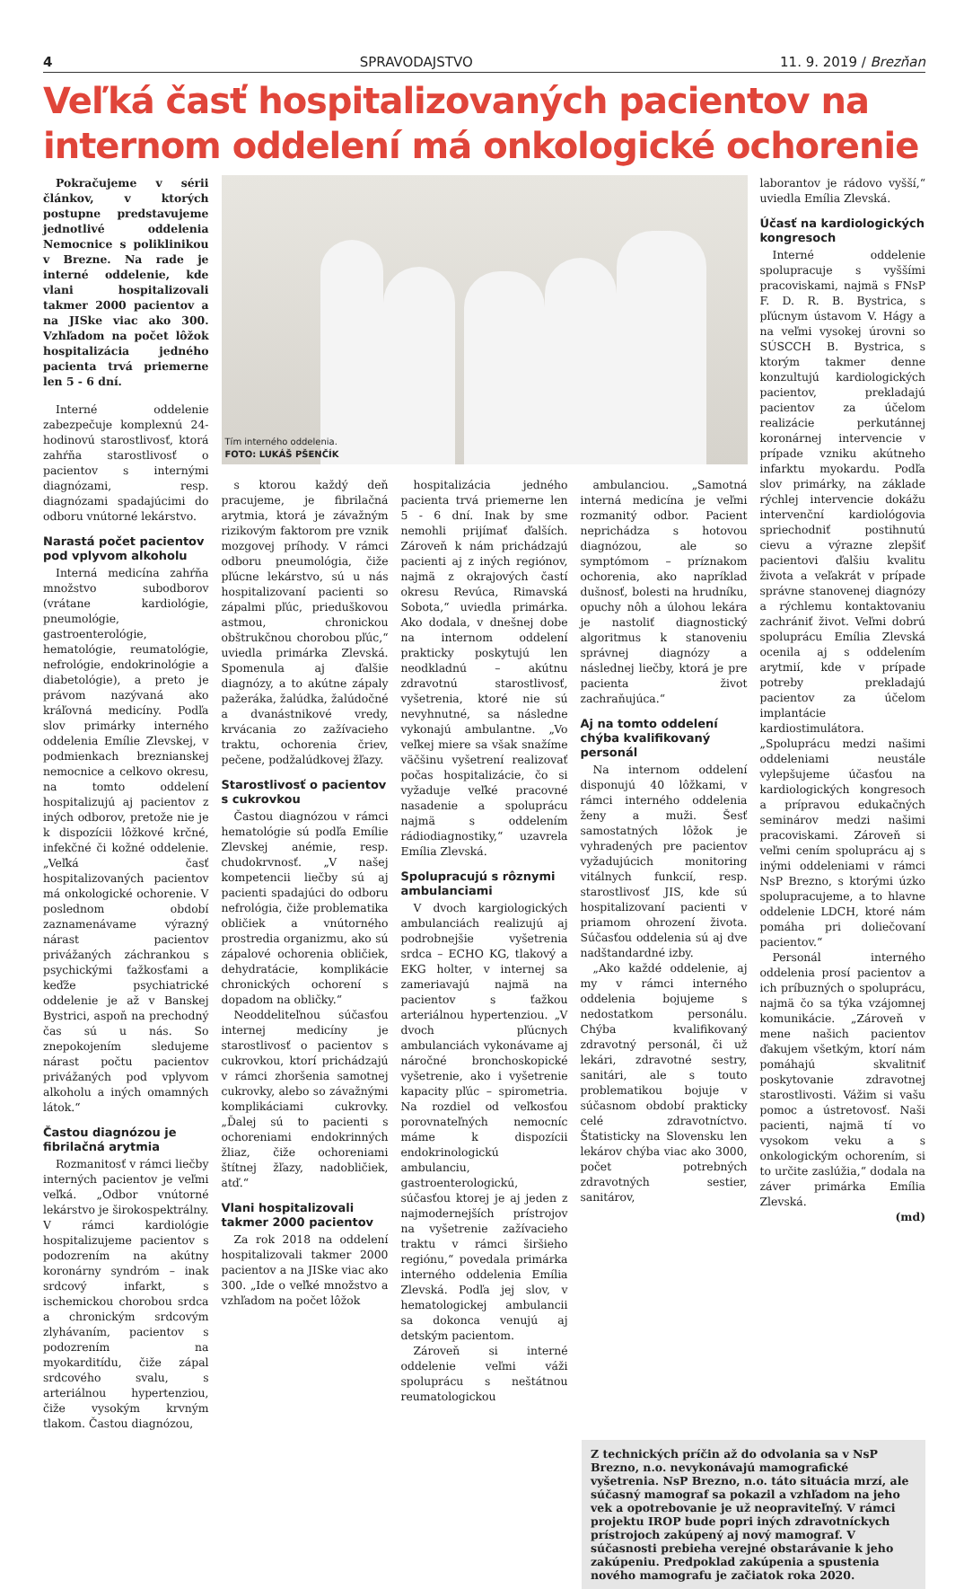4 SPRAVODAJSTVO 11. 9. 2019 / Brezňan
Veľká časť hospitalizovaných pacientov na internom oddelení má onkologické ochorenie
Pokračujeme v sérii článkov, v ktorých postupne predstavujeme jednotlivé oddelenia Nemocnice s poliklinikou v Brezne. Na rade je interné oddelenie, kde vlani hospitalizovali takmer 2000 pacientov a na JISke viac ako 300. Vzhľadom na počet lôžok hospitalizácia jedného pacienta trvá priemerne len 5 - 6 dní.
Interné oddelenie zabezpečuje komplexnú 24-hodinovú starostlivosť, ktorá zahŕňa starostlivosť o pacientov s internými diagnózami, resp. diagnózami spadajúcimi do odboru vnútorné lekárstvo.
Narastá počet pacientov pod vplyvom alkoholu
Interná medicína zahŕňa množstvo subodborov (vrátane kardiológie, pneumológie, gastroenterológie, hematológie, reumatológie, nefrológie, endokrinológie a diabetológie), a preto je právom nazývaná ako kráľovná medicíny. Podľa slov primárky interného oddelenia Emílie Zlevskej, v podmienkach breznianskej nemocnice a celkovo okresu, na tomto oddelení hospitalizujú aj pacientov z iných odborov, pretože nie je k dispozícii lôžkové krčné, infekčné či kožné oddelenie. „Veľká časť hospitalizovaných pacientov má onkologické ochorenie. V poslednom období zaznamenávame výrazný nárast pacientov privážaných záchrankou s psychickými ťažkosťami a keďže psychiatrické oddelenie je až v Banskej Bystrici, aspoň na prechodný čas sú u nás. So znepokojením sledujeme nárast počtu pacientov privážaných pod vplyvom alkoholu a iných omamných látok.“
Častou diagnózou je fibrilačná arytmia
Rozmanitosť v rámci liečby interných pacientov je veľmi veľká. „Odbor vnútorné lekárstvo je širokospektrálny. V rámci kardiológie hospitalizujeme pacientov s podozrením na akútny koronárny syndróm – inak srdcový infarkt, s ischemickou chorobou srdca a chronickým srdcovým zlyhávaním, pacientov s podozrením na myokarditídu, čiže zápal srdcového svalu, s arteriálnou hypertenziou, čiže vysokým krvným tlakom. Častou diagnózou,
Tím interného oddelenia.
FOTO: LUKÁŠ PŠENČÍK
s ktorou každý deň pracujeme, je fibrilačná arytmia, ktorá je závažným rizikovým faktorom pre vznik mozgovej príhody. V rámci odboru pneumológia, čiže pľúcne lekárstvo, sú u nás hospitalizovaní pacienti so zápalmi pľúc, prieduškovou astmou, chronickou obštrukčnou chorobou pľúc,“ uviedla primárka Zlevská. Spomenula aj ďalšie diagnózy, a to akútne zápaly pažeráka, žalúdka, žalúdočné a dvanástnikové vredy, krvácania zo zažívacieho traktu, ochorenia čriev, pečene, podžalúdkovej žľazy.
Starostlivosť o pacientov s cukrovkou
Častou diagnózou v rámci hematológie sú podľa Emílie Zlevskej anémie, resp. chudokrvnosť. „V našej kompetencii liečby sú aj pacienti spadajúci do odboru nefrológia, čiže problematika obličiek a vnútorného prostredia organizmu, ako sú zápalové ochorenia obličiek, dehydratácie, komplikácie chronických ochorení s dopadom na obličky.“
Neoddeliteľnou súčasťou internej medicíny je starostlivosť o pacientov s cukrovkou, ktorí prichádzajú v rámci zhoršenia samotnej cukrovky, alebo so závažnými komplikáciami cukrovky. „Ďalej sú to pacienti s ochoreniami endokrinných žliaz, čiže ochoreniami štítnej žľazy, nadobličiek, atď.“
Vlani hospitalizovali takmer 2000 pacientov
Za rok 2018 na oddelení hospitalizovali takmer 2000 pacientov a na JISke viac ako 300. „Ide o veľké množstvo a vzhľadom na počet lôžok
hospitalizácia jedného pacienta trvá priemerne len 5 - 6 dní. Inak by sme nemohli prijímať ďalších. Zároveň k nám prichádzajú pacienti aj z iných regiónov, najmä z okrajových častí okresu Revúca, Rimavská Sobota,“ uviedla primárka. Ako dodala, v dnešnej dobe na internom oddelení prakticky poskytujú len neodkladnú – akútnu zdravotnú starostlivosť, vyšetrenia, ktoré nie sú nevyhnutné, sa následne vykonajú ambulantne. „Vo veľkej miere sa však snažíme väčšinu vyšetrení realizovať počas hospitalizácie, čo si vyžaduje veľké pracovné nasadenie a spoluprácu najmä s oddelením rádiodiagnostiky,“ uzavrela Emília Zlevská.
Spolupracujú s rôznymi ambulanciami
V dvoch kargiologických ambulanciách realizujú aj podrobnejšie vyšetrenia srdca – ECHO KG, tlakový a EKG holter, v internej sa zameriavajú najmä na pacientov s ťažkou arteriálnou hypertenziou. „V dvoch pľúcnych ambulanciách vykonávame aj náročné bronchoskopické vyšetrenie, ako i vyšetrenie kapacity pľúc – spirometria. Na rozdiel od veľkosťou porovnateľných nemocníc máme k dispozícii endokrinologickú ambulanciu, gastroenterologickú, súčasťou ktorej je aj jeden z najmodernejších prístrojov na vyšetrenie zažívacieho traktu v rámci širšieho regiónu,“ povedala primárka interného oddelenia Emília Zlevská. Podľa jej slov, v hematologickej ambulancii sa dokonca venujú aj detským pacientom.
Zároveň si interné oddelenie veľmi váži spoluprácu s neštátnou reumatologickou
ambulanciou. „Samotná interná medicína je veľmi rozmanitý odbor. Pacient neprichádza s hotovou diagnózou, ale so symptómom – príznakom ochorenia, ako napríklad dušnosť, bolesti na hrudníku, opuchy nôh a úlohou lekára je nastoliť diagnostický algoritmus k stanoveniu správnej diagnózy a následnej liečby, ktorá je pre pacienta život zachraňujúca.“
Aj na tomto oddelení chýba kvalifikovaný personál
Na internom oddelení disponujú 40 lôžkami, v rámci interného oddelenia ženy a muži. Šesť samostatných lôžok je vyhradených pre pacientov vyžadujúcich monitoring vitálnych funkcií, resp. starostlivosť JIS, kde sú hospitalizovaní pacienti v priamom ohrození života. Súčasťou oddelenia sú aj dve nadštandardné izby.
„Ako každé oddelenie, aj my v rámci interného oddelenia bojujeme s nedostatkom personálu. Chýba kvalifikovaný zdravotný personál, či už lekári, zdravotné sestry, sanitári, ale s touto problematikou bojuje v súčasnom období prakticky celé zdravotníctvo. Štatisticky na Slovensku len lekárov chýba viac ako 3000, počet potrebných zdravotných sestier, sanitárov,
laborantov je rádovo vyšší,“ uviedla Emília Zlevská.
Účasť na kardiologických kongresoch
Interné oddelenie spolupracuje s vyššími pracoviskami, najmä s FNsP F. D. R. B. Bystrica, s pľúcnym ústavom V. Hágy a na veľmi vysokej úrovni so SÚSCCH B. Bystrica, s ktorým takmer denne konzultujú kardiologických pacientov, prekladajú pacientov za účelom realizácie perkutánnej koronárnej intervencie v prípade vzniku akútneho infarktu myokardu. Podľa slov primárky, na základe rýchlej intervencie dokážu intervenční kardiológovia spriechodniť postihnutú cievu a výrazne zlepšiť pacientovi ďalšiu kvalitu života a veľakrát v prípade správne stanovenej diagnózy a rýchlemu kontaktovaniu zachrániť život. Veľmi dobrú spoluprácu Emília Zlevská ocenila aj s oddelením arytmií, kde v prípade potreby prekladajú pacientov za účelom implantácie kardiostimulátora. „Spoluprácu medzi našimi oddeleniami neustále vylepšujeme účasťou na kardiologických kongresoch a prípravou edukačných seminárov medzi našimi pracoviskami. Zároveň si veľmi cením spoluprácu aj s inými oddeleniami v rámci NsP Brezno, s ktorými úzko spolupracujeme, a to hlavne oddelenie LDCH, ktoré nám pomáha pri doliečovaní pacientov.“
Personál interného oddelenia prosí pacientov a ich príbuzných o spoluprácu, najmä čo sa týka vzájomnej komunikácie. „Zároveň v mene našich pacientov ďakujem všetkým, ktorí nám pomáhajú skvalitniť poskytovanie zdravotnej starostlivosti. Vážim si vašu pomoc a ústretovosť. Naši pacienti, najmä tí vo vysokom veku a s onkologickým ochorením, si to určite zaslúžia,“ dodala na záver primárka Emília Zlevská.
(md)
Z technických príčin až do odvolania sa v NsP Brezno, n.o. nevykonávajú mamografické vyšetrenia. NsP Brezno, n.o. táto situácia mrzí, ale súčasný mamograf sa pokazil a vzhľadom na jeho vek a opotrebovanie je už neopraviteľný. V rámci projektu IROP bude popri iných zdravotníckych prístrojoch zakúpený aj nový mamograf. V súčasnosti prebieha verejné obstarávanie k jeho zakúpeniu. Predpoklad zakúpenia a spustenia nového mamografu je začiatok roka 2020.